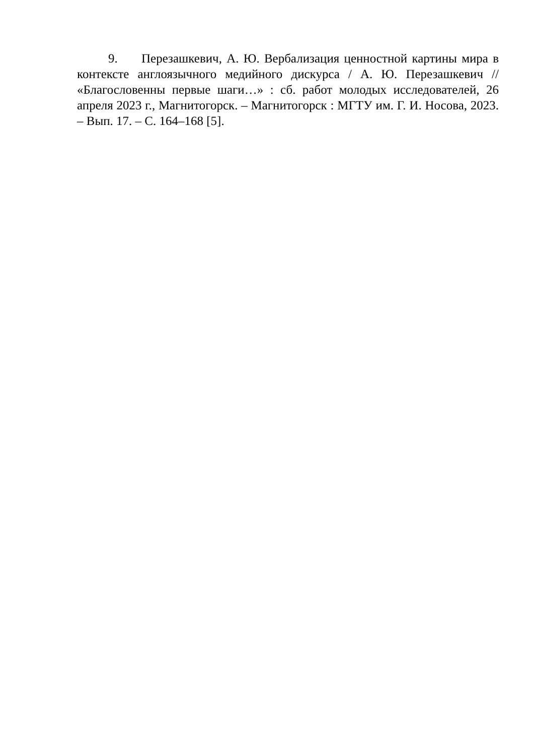9. Перезашкевич, А. Ю. Вербализация ценностной картины мира в контексте англоязычного медийного дискурса / А. Ю. Перезашкевич // «Благословенны первые шаги…» : сб. работ молодых исследователей, 26 апреля 2023 г., Магнитогорск. – Магнитогорск : МГТУ им. Г. И. Носова, 2023. – Вып. 17. – С. 164–168 [5].